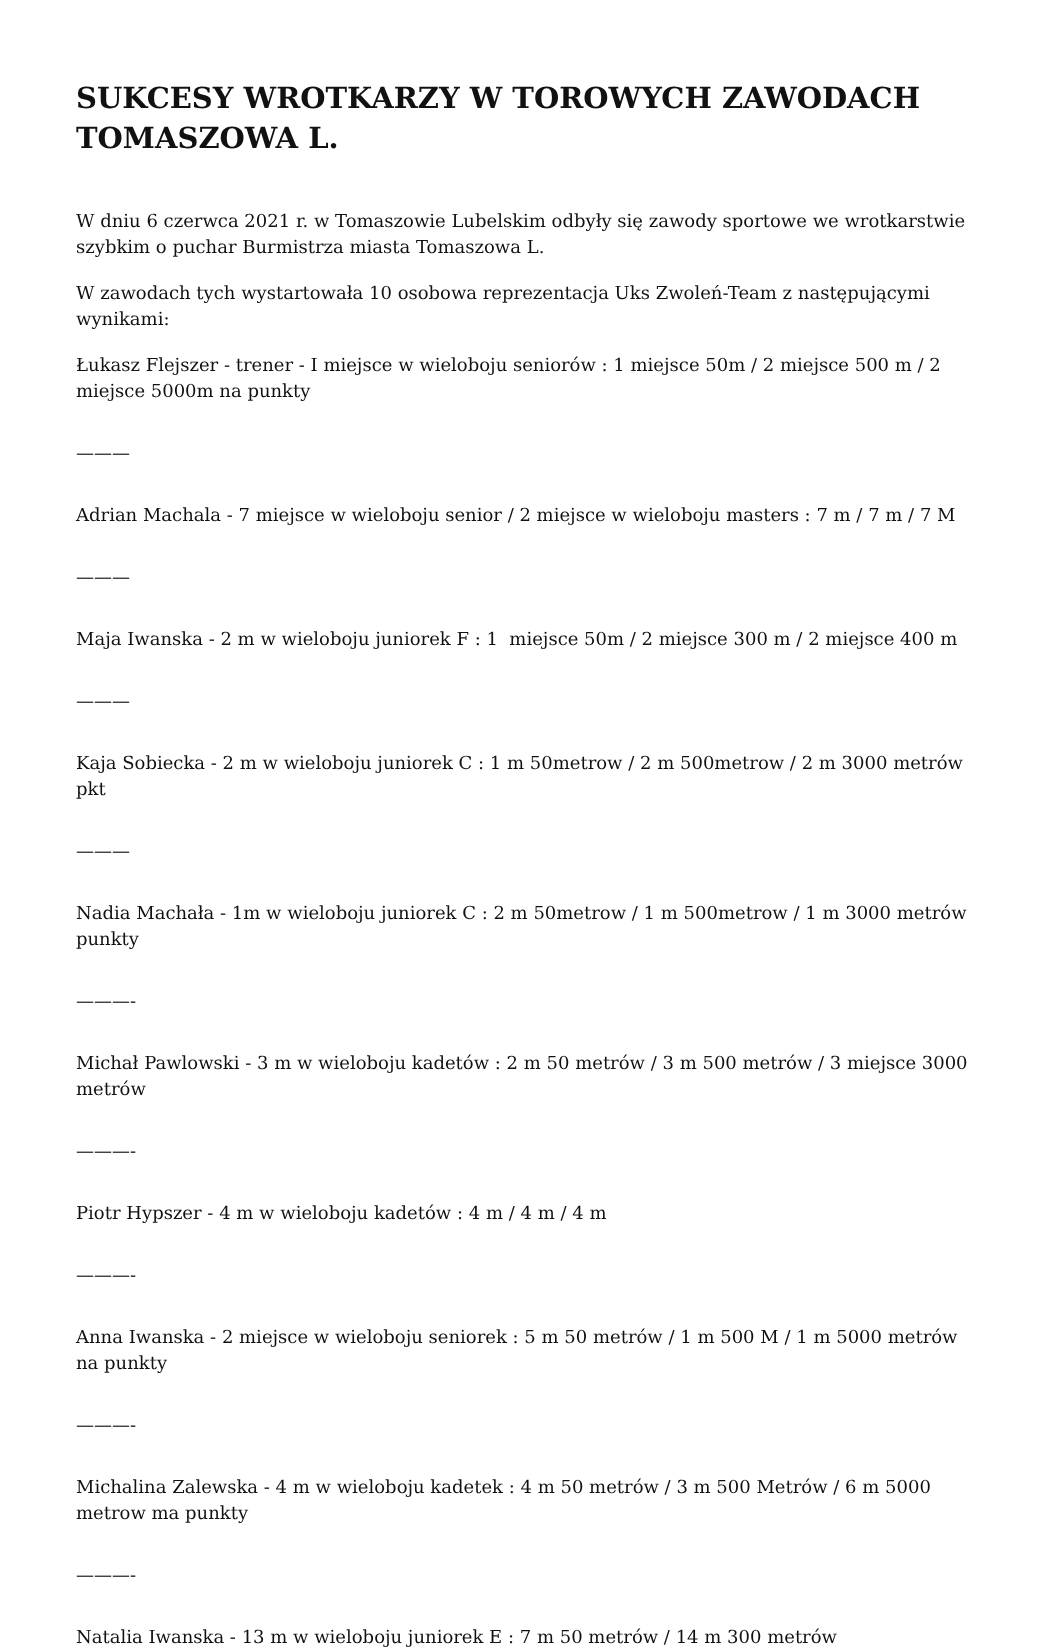SUKCESY WROTKARZY W TOROWYCH ZAWODACH TOMASZOWA L.
W dniu 6 czerwca 2021 r. w Tomaszowie Lubelskim odbyły się zawody sportowe we wrotkarstwie szybkim o puchar Burmistrza miasta Tomaszowa L.
W zawodach tych wystartowała 10 osobowa reprezentacja Uks Zwoleń-Team z następującymi wynikami:
Łukasz Flejszer - trener - I miejsce w wieloboju seniorów : 1 miejsce 50m / 2 miejsce 500 m / 2 miejsce 5000m na punkty
———
Adrian Machala - 7 miejsce w wieloboju senior / 2 miejsce w wieloboju masters : 7 m / 7 m / 7 M
———
Maja Iwanska - 2 m w wieloboju juniorek F : 1 miejsce 50m / 2 miejsce 300 m / 2 miejsce 400 m
———
Kaja Sobiecka - 2 m w wieloboju juniorek C : 1 m 50metrow / 2 m 500metrow / 2 m 3000 metrów pkt
———
Nadia Machała - 1m w wieloboju juniorek C : 2 m 50metrow / 1 m 500metrow / 1 m 3000 metrów punkty
———-
Michał Pawlowski - 3 m w wieloboju kadetów : 2 m 50 metrów / 3 m 500 metrów / 3 miejsce 3000 metrów
———-
Piotr Hypszer - 4 m w wieloboju kadetów : 4 m / 4 m / 4 m
———-
Anna Iwanska - 2 miejsce w wieloboju seniorek : 5 m 50 metrów / 1 m 500 M / 1 m 5000 metrów na punkty
———-
Michalina Zalewska - 4 m w wieloboju kadetek : 4 m 50 metrów / 3 m 500 Metrów / 6 m 5000 metrow ma punkty
———-
Natalia Iwanska - 13 m w wieloboju juniorek E : 7 m 50 metrów / 14 m 300 metrów